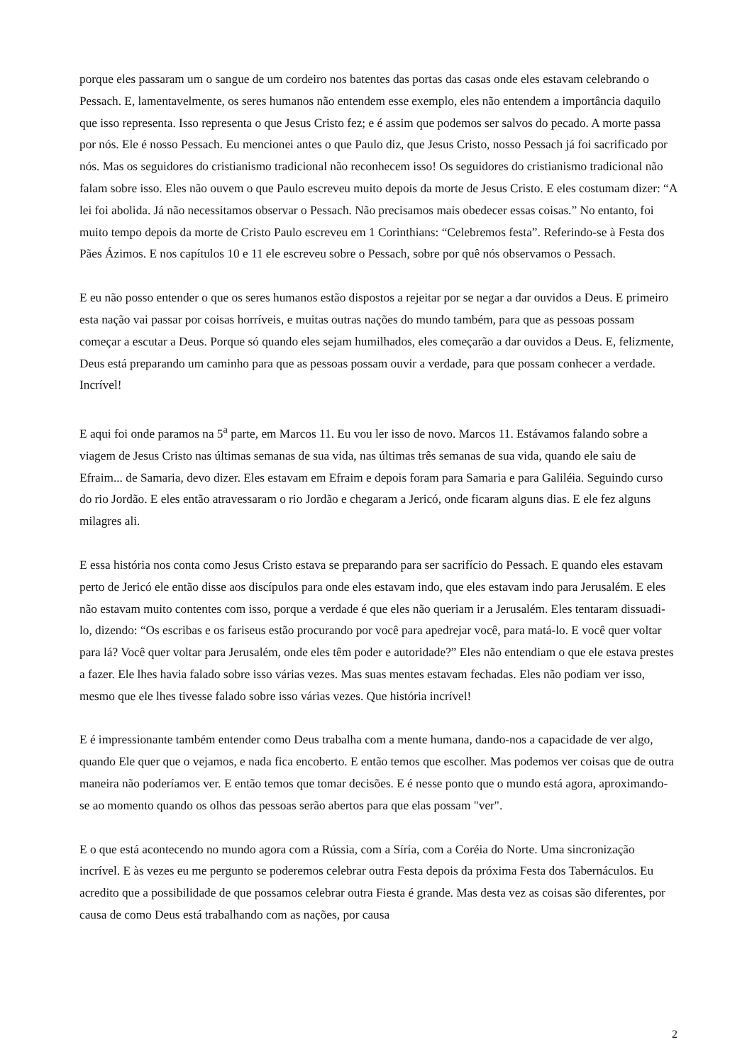porque eles passaram um o sangue de um cordeiro nos batentes das portas das casas onde eles estavam celebrando o Pessach. E, lamentavelmente, os seres humanos não entendem esse exemplo, eles não entendem a importância daquilo que isso representa. Isso representa o que Jesus Cristo fez; e é assim que podemos ser salvos do pecado. A morte passa por nós. Ele é nosso Pessach. Eu mencionei antes o que Paulo diz, que Jesus Cristo, nosso Pessach já foi sacrificado por nós. Mas os seguidores do cristianismo tradicional não reconhecem isso! Os seguidores do cristianismo tradicional não falam sobre isso. Eles não ouvem o que Paulo escreveu muito depois da morte de Jesus Cristo. E eles costumam dizer: “A lei foi abolida. Já não necessitamos observar o Pessach. Não precisamos mais obedecer essas coisas.” No entanto, foi muito tempo depois da morte de Cristo Paulo escreveu em 1 Corinthians: “Celebremos festa”. Referindo-se à Festa dos Pães Ázimos. E nos capítulos 10 e 11 ele escreveu sobre o Pessach, sobre por quê nós observamos o Pessach.
E eu não posso entender o que os seres humanos estão dispostos a rejeitar por se negar a dar ouvidos a Deus. E primeiro esta nação vai passar por coisas horríveis, e muitas outras nações do mundo também, para que as pessoas possam começar a escutar a Deus. Porque só quando eles sejam humilhados, eles começarão a dar ouvidos a Deus. E, felizmente, Deus está preparando um caminho para que as pessoas possam ouvir a verdade, para que possam conhecer a verdade. Incrível!
E aqui foi onde paramos na 5<sup>a</sup> parte, em Marcos 11. Eu vou ler isso de novo. Marcos 11. Estávamos falando sobre a viagem de Jesus Cristo nas últimas semanas de sua vida, nas últimas três semanas de sua vida, quando ele saiu de Efraim... de Samaria, devo dizer. Eles estavam em Efraim e depois foram para Samaria e para Galiléia. Seguindo curso do rio Jordão. E eles então atravessaram o rio Jordão e chegaram a Jericó, onde ficaram alguns dias. E ele fez alguns milagres ali.
E essa história nos conta como Jesus Cristo estava se preparando para ser sacrifício do Pessach. E quando eles estavam perto de Jericó ele então disse aos discípulos para onde eles estavam indo, que eles estavam indo para Jerusalém. E eles não estavam muito contentes com isso, porque a verdade é que eles não queriam ir a Jerusalém. Eles tentaram dissuadi-lo, dizendo: “Os escribas e os fariseus estão procurando por você para apedrejar você, para matá-lo. E você quer voltar para lá? Você quer voltar para Jerusalém, onde eles têm poder e autoridade?” Eles não entendiam o que ele estava prestes a fazer. Ele lhes havia falado sobre isso várias vezes. Mas suas mentes estavam fechadas. Eles não podiam ver isso, mesmo que ele lhes tivesse falado sobre isso várias vezes. Que história incrível!
E é impressionante também entender como Deus trabalha com a mente humana, dando-nos a capacidade de ver algo, quando Ele quer que o vejamos, e nada fica encoberto. E então temos que escolher. Mas podemos ver coisas que de outra maneira não poderíamos ver. E então temos que tomar decisões. E é nesse ponto que o mundo está agora, aproximando-se ao momento quando os olhos das pessoas serão abertos para que elas possam "ver".
E o que está acontecendo no mundo agora com a Rússia, com a Síria, com a Coréia do Norte. Uma sincronização incrível. E às vezes eu me pergunto se poderemos celebrar outra Festa depois da próxima Festa dos Tabernáculos. Eu acredito que a possibilidade de que possamos celebrar outra Fiesta é grande. Mas desta vez as coisas são diferentes, por causa de como Deus está trabalhando com as nações, por causa
2